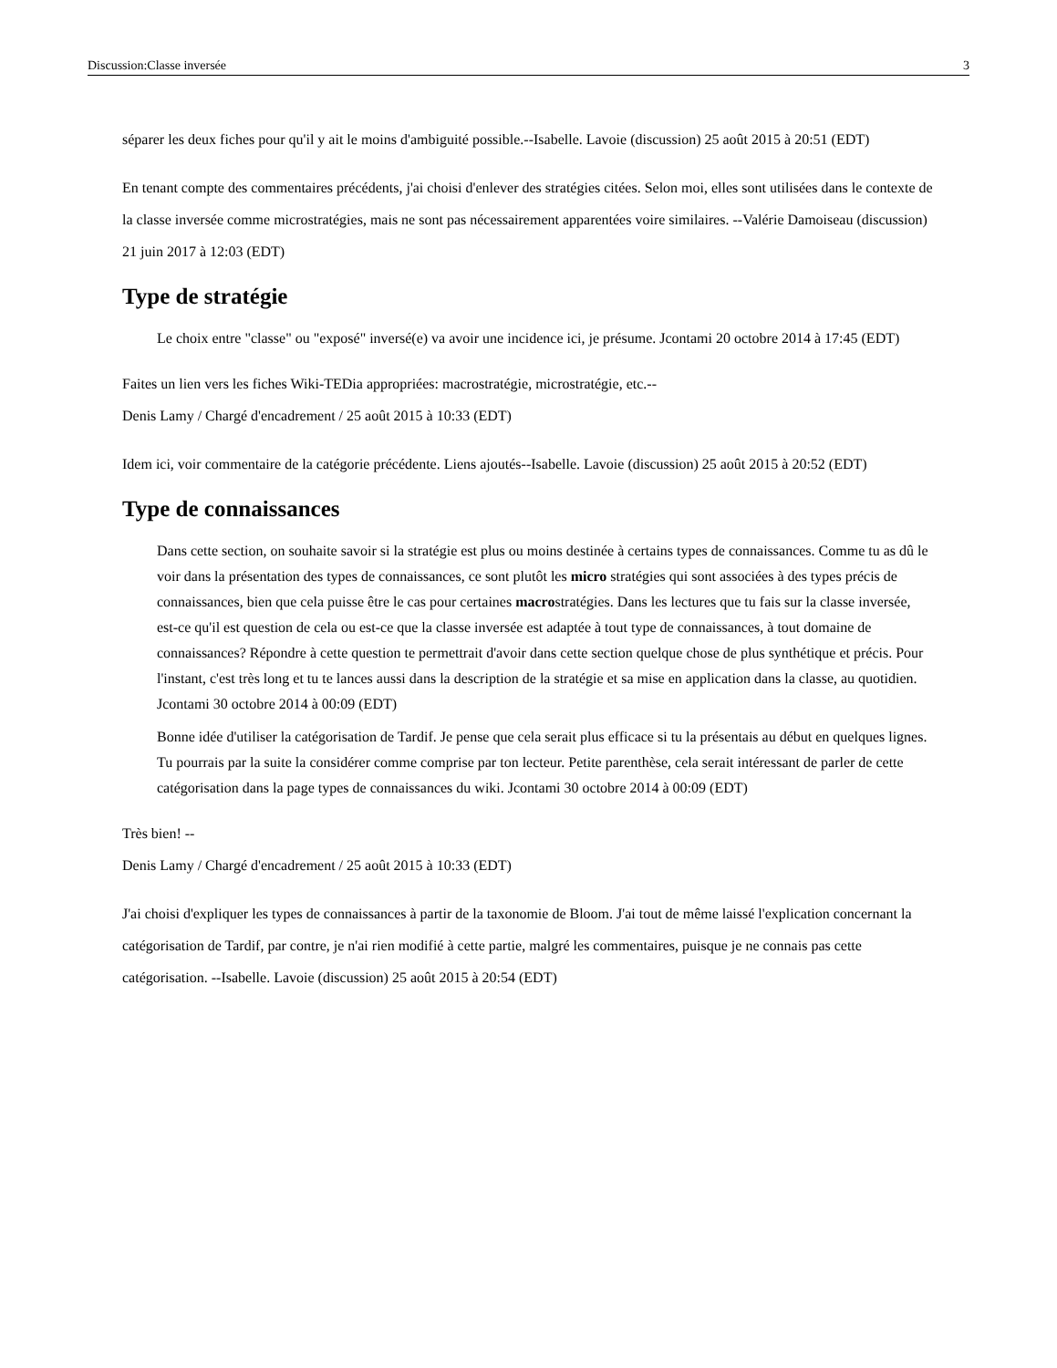Discussion:Classe inversée 3
séparer les deux fiches pour qu'il y ait le moins d'ambiguité possible.--Isabelle. Lavoie (discussion) 25 août 2015 à 20:51 (EDT)
En tenant compte des commentaires précédents, j'ai choisi d'enlever des stratégies citées. Selon moi, elles sont utilisées dans le contexte de la classe inversée comme microstratégies, mais ne sont pas nécessairement apparentées voire similaires. --Valérie Damoiseau (discussion) 21 juin 2017 à 12:03 (EDT)
Type de stratégie
Le choix entre "classe" ou "exposé" inversé(e) va avoir une incidence ici, je présume. Jcontami 20 octobre 2014 à 17:45 (EDT)
Faites un lien vers les fiches Wiki-TEDia appropriées: macrostratégie, microstratégie, etc.--
Denis Lamy / Chargé d'encadrement / 25 août 2015 à 10:33 (EDT)
Idem ici, voir commentaire de la catégorie précédente. Liens ajoutés--Isabelle. Lavoie (discussion) 25 août 2015 à 20:52 (EDT)
Type de connaissances
Dans cette section, on souhaite savoir si la stratégie est plus ou moins destinée à certains types de connaissances. Comme tu as dû le voir dans la présentation des types de connaissances, ce sont plutôt les micro stratégies qui sont associées à des types précis de connaissances, bien que cela puisse être le cas pour certaines macrostratégies. Dans les lectures que tu fais sur la classe inversée, est-ce qu'il est question de cela ou est-ce que la classe inversée est adaptée à tout type de connaissances, à tout domaine de connaissances? Répondre à cette question te permettrait d'avoir dans cette section quelque chose de plus synthétique et précis. Pour l'instant, c'est très long et tu te lances aussi dans la description de la stratégie et sa mise en application dans la classe, au quotidien. Jcontami 30 octobre 2014 à 00:09 (EDT)
Bonne idée d'utiliser la catégorisation de Tardif. Je pense que cela serait plus efficace si tu la présentais au début en quelques lignes. Tu pourrais par la suite la considérer comme comprise par ton lecteur. Petite parenthèse, cela serait intéressant de parler de cette catégorisation dans la page types de connaissances du wiki. Jcontami 30 octobre 2014 à 00:09 (EDT)
Très bien! --
Denis Lamy / Chargé d'encadrement / 25 août 2015 à 10:33 (EDT)
J'ai choisi d'expliquer les types de connaissances à partir de la taxonomie de Bloom. J'ai tout de même laissé l'explication concernant la catégorisation de Tardif, par contre, je n'ai rien modifié à cette partie, malgré les commentaires, puisque je ne connais pas cette catégorisation. --Isabelle. Lavoie (discussion) 25 août 2015 à 20:54 (EDT)